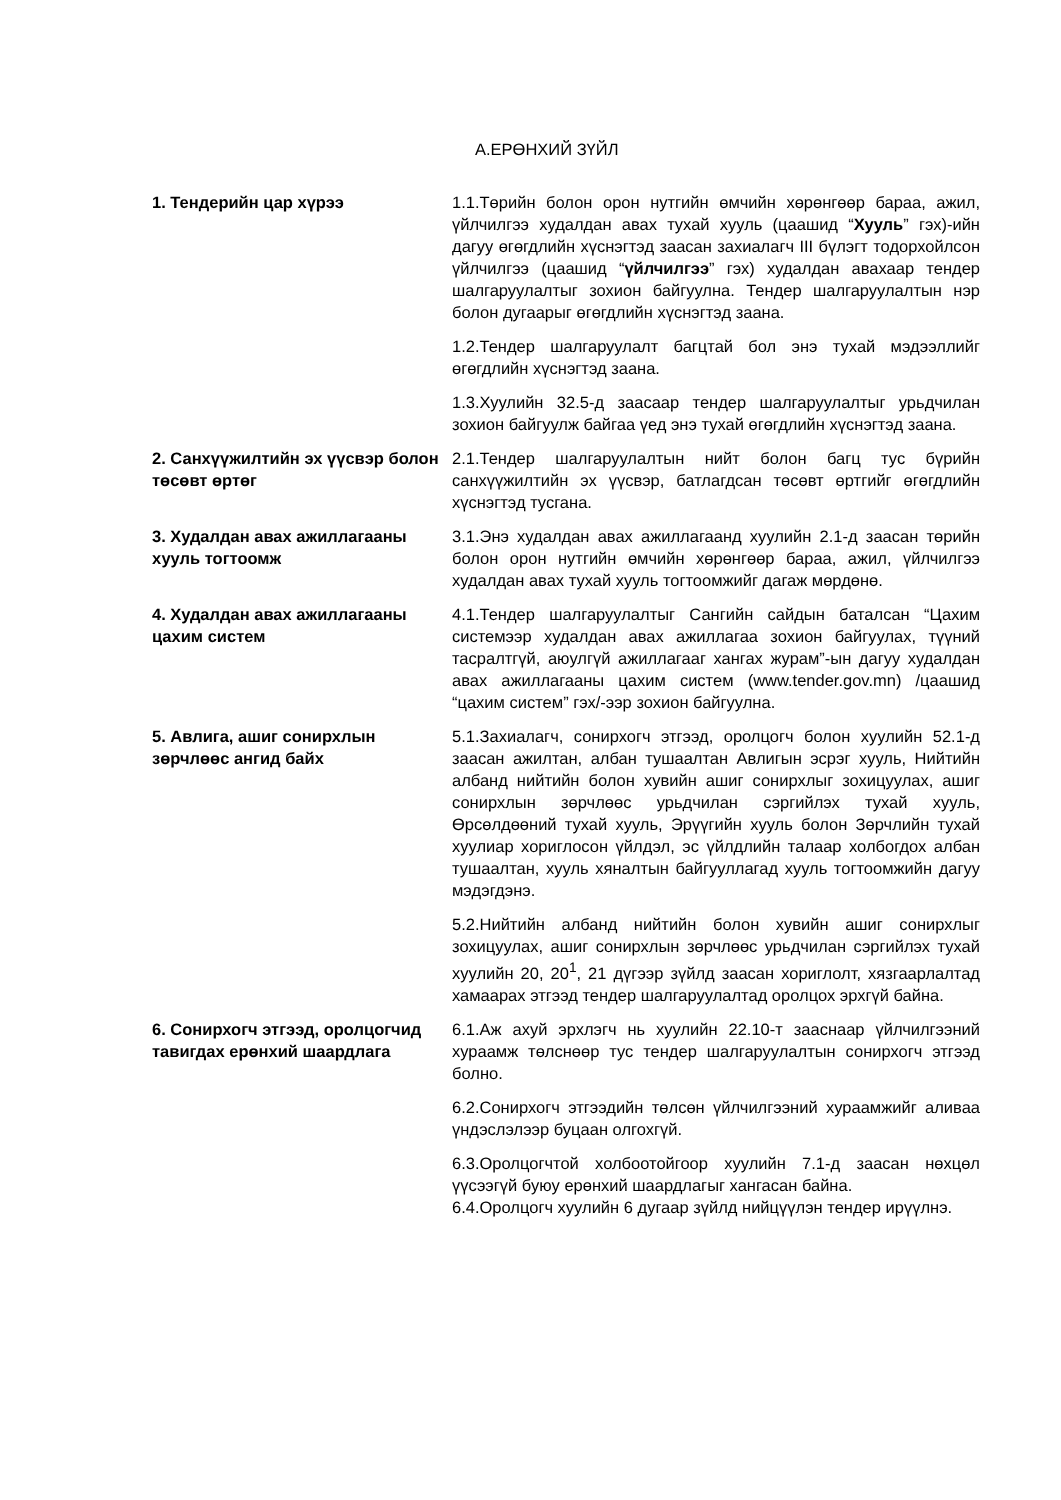А.ЕРӨНХИЙ ЗҮЙЛ
1. Тендерийн цар хүрээ 1.1.Төрийн болон орон нутгийн өмчийн хөрөнгөөр бараа, ажил, үйлчилгээ худалдан авах тухай хууль (цаашид “Хууль” гэх)-ийн дагуу өгөгдлийн хүснэгтэд заасан захиалагч III бүлэгт тодорхойлсон үйлчилгээ (цаашид “үйлчилгээ” гэх) худалдан авахаар тендер шалгаруулалтыг зохион байгуулна. Тендер шалгаруулалтын нэр болон дугаарыг өгөгдлийн хүснэгтэд заана.
1.2.Тендер шалгаруулалт багцтай бол энэ тухай мэдээллийг өгөгдлийн хүснэгтэд заана.
1.3.Хуулийн 32.5-д заасаар тендер шалгаруулалтыг урьдчилан зохион байгуулж байгаа үед энэ тухай өгөгдлийн хүснэгтэд заана.
2. Санхүүжилтийн эх үүсвэр болон төсөвт өртөг
2.1.Тендер шалгаруулалтын нийт болон багц тус бүрийн санхүүжилтийн эх үүсвэр, батлагдсан төсөвт өртгийг өгөгдлийн хүснэгтэд тусгана.
3. Худалдан авах ажиллагааны хууль тогтоомж
3.1.Энэ худалдан авах ажиллагаанд хуулийн 2.1-д заасан төрийн болон орон нутгийн өмчийн хөрөнгөөр бараа, ажил, үйлчилгээ худалдан авах тухай хууль тогтоомжийг дагаж мөрдөнө.
4. Худалдан авах ажиллагааны цахим систем
4.1.Тендер шалгаруулалтыг Сангийн сайдын баталсан “Цахим системээр худалдан авах ажиллагаа зохион байгуулах, түүний тасралтгүй, аюулгүй ажиллагааг хангах журам”-ын дагуу худалдан авах ажиллагааны цахим систем (www.tender.gov.mn) /цаашид “цахим систем” гэх/-ээр зохион байгуулна.
5. Авлига, ашиг сонирхлын зөрчлөөс ангид байх
5.1.Захиалагч, сонирхогч этгээд, оролцогч болон хуулийн 52.1-д заасан ажилтан, албан тушаалтан Авлигын эсрэг хууль, Нийтийн албанд нийтийн болон хувийн ашиг сонирхлыг зохицуулах, ашиг сонирхлын зөрчлөөс урьдчилан сэргийлэх тухай хууль, Өрсөлдөөний тухай хууль, Эрүүгийн хууль болон Зөрчлийн тухай хуулиар хориглосон үйлдэл, эс үйлдлийн талаар холбогдох албан тушаалтан, хууль хяналтын байгууллагад хууль тогтоомжийн дагуу мэдэгдэнэ.
5.2.Нийтийн албанд нийтийн болон хувийн ашиг сонирхлыг зохицуулах, ашиг сонирхлын зөрчлөөс урьдчилан сэргийлэх тухай хуулийн 20, 20<sup>1</sup>, 21 дүгээр зүйлд заасан хориглолт, хязгаарлалтад хамаарах этгээд тендер шалгаруулалтад оролцох эрхгүй байна.
6. Сонирхогч этгээд, оролцогчид тавигдах ерөнхий шаардлага
6.1.Аж ахуй эрхлэгч нь хуулийн 22.10-т зааснаар үйлчилгээний хураамж төлснөөр тус тендер шалгаруулалтын сонирхогч этгээд болно.
6.2.Сонирхогч этгээдийн төлсөн үйлчилгээний хураамжийг аливаа үндэслэлээр буцаан олгохгүй.
6.3.Оролцогчтой холбоотойгоор хуулийн 7.1-д заасан нөхцөл үүсээгүй буюу ерөнхий шаардлагыг хангасан байна.
6.4.Оролцогч хуулийн 6 дугаар зүйлд нийцүүлэн тендер ирүүлнэ.